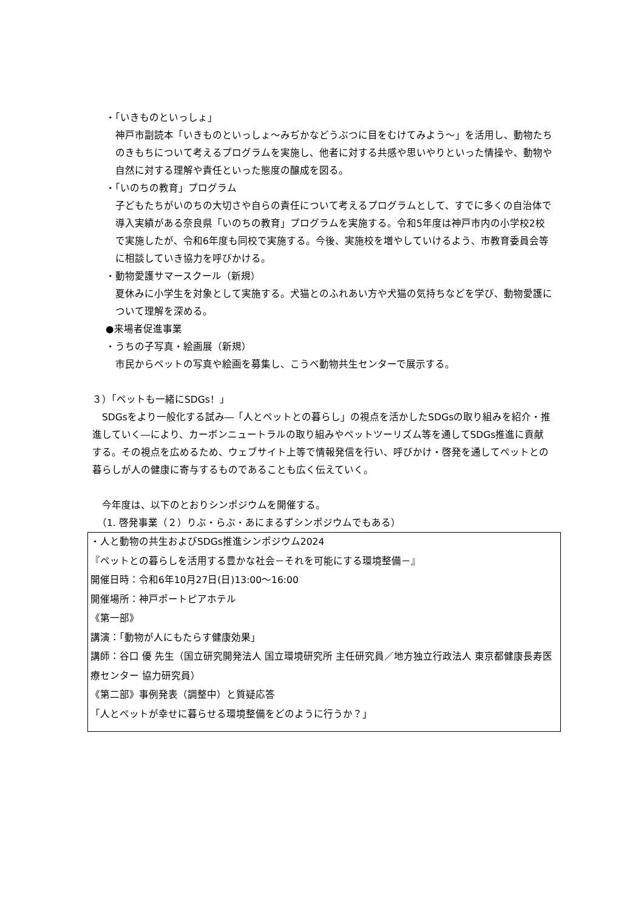・「いきものといっしょ」
神戸市副読本「いきものといっしょ～みぢかなどうぶつに目をむけてみよう～」を活用し、動物たちのきもちについて考えるプログラムを実施し、他者に対する共感や思いやりといった情操や、動物や自然に対する理解や責任といった態度の醸成を図る。
・「いのちの教育」プログラム
子どもたちがいのちの大切さや自らの責任について考えるプログラムとして、すでに多くの自治体で導入実績がある奈良県「いのちの教育」プログラムを実施する。令和5年度は神戸市内の小学校2校で実施したが、令和6年度も同校で実施する。今後、実施校を増やしていけるよう、市教育委員会等に相談していき協力を呼びかける。
・動物愛護サマースクール（新規）
夏休みに小学生を対象として実施する。犬猫とのふれあい方や犬猫の気持ちなどを学び、動物愛護について理解を深める。
●来場者促進事業
・うちの子写真・絵画展（新規）
市民からペットの写真や絵画を募集し、こうべ動物共生センターで展示する。
３）「ペットも一緒にSDGs！」
　SDGsをより一般化する試み―「人とペットとの暮らし」の視点を活かしたSDGsの取り組みを紹介・推進していく―により、カーボンニュートラルの取り組みやペットツーリズム等を通してSDGs推進に貢献する。その視点を広めるため、ウェブサイト上等で情報発信を行い、呼びかけ・啓発を通してペットとの暮らしが人の健康に寄与するものであることも広く伝えていく。
　今年度は、以下のとおりシンポジウムを開催する。
　（1. 啓発事業（２）りぶ・らぶ・あにまるずシンポジウムでもある）
・人と動物の共生およびSDGs推進シンポジウム2024
『ペットとの暮らしを活用する豊かな社会－それを可能にする環境整備－』
開催日時：令和6年10月27日(日)13:00～16:00
開催場所：神戸ポートピアホテル
《第一部》
講演：「動物が人にもたらす健康効果」
講師：谷口 優 先生（国立研究開発法人 国立環境研究所 主任研究員／地方独立行政法人 東京都健康長寿医療センター 協力研究員）
《第二部》事例発表（調整中）と質疑応答
「人とペットが幸せに暮らせる環境整備をどのように行うか？」